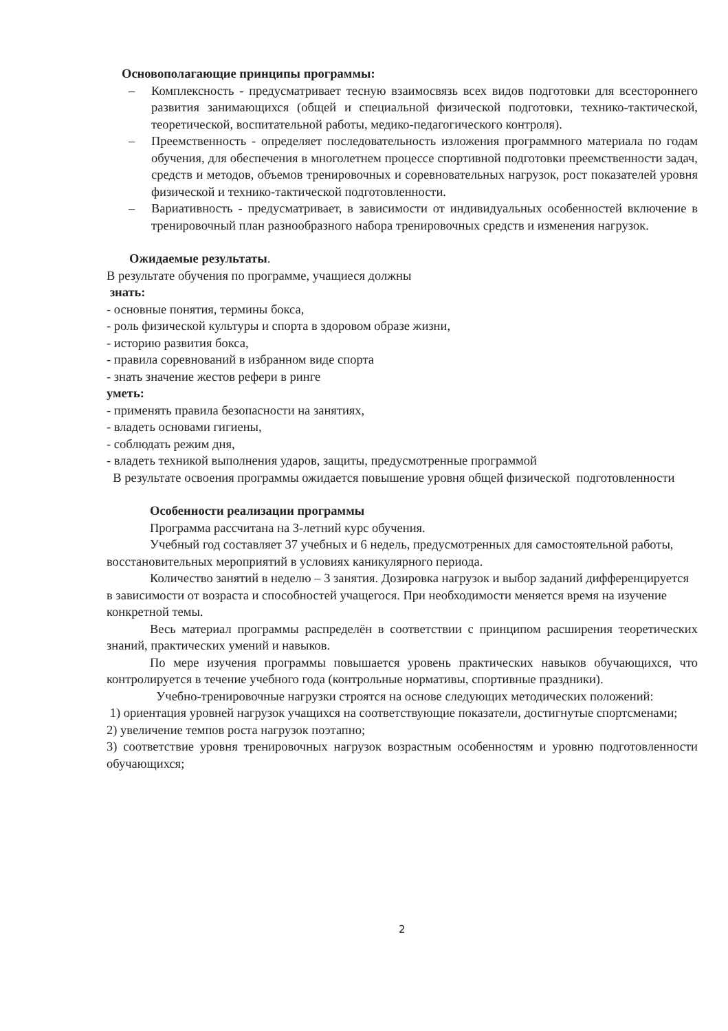Основополагающие принципы программы:
– Комплексность - предусматривает тесную взаимосвязь всех видов подготовки для всестороннего развития занимающихся (общей и специальной физической подготовки, технико-тактической, теоретической, воспитательной работы, медико-педагогического контроля).
– Преемственность - определяет последовательность изложения программного материала по годам обучения, для обеспечения в многолетнем процессе спортивной подготовки преемственности задач, средств и методов, объемов тренировочных и соревновательных нагрузок, рост показателей уровня физической и технико-тактической подготовленности.
– Вариативность - предусматривает, в зависимости от индивидуальных особенностей включение в тренировочный план разнообразного набора тренировочных средств и изменения нагрузок.
Ожидаемые результаты.
В результате обучения по программе, учащиеся должны
знать:
- основные понятия, термины бокса,
- роль физической культуры и спорта в здоровом образе жизни,
- историю развития бокса,
- правила соревнований в избранном виде спорта
- знать значение жестов рефери в ринге
уметь:
- применять правила безопасности на занятиях,
- владеть основами гигиены,
- соблюдать режим дня,
- владеть техникой выполнения ударов, защиты, предусмотренные программой
В результате освоения программы ожидается повышение уровня общей физической подготовленности
Особенности реализации программы
Программа рассчитана на 3-летний курс обучения.
Учебный год составляет 37 учебных и 6 недель, предусмотренных для самостоятельной работы, восстановительных мероприятий в условиях каникулярного периода.
Количество занятий в неделю – 3 занятия. Дозировка нагрузок и выбор заданий дифференцируется в зависимости от возраста и способностей учащегося. При необходимости меняется время на изучение конкретной темы.
Весь материал программы распределён в соответствии с принципом расширения теоретических знаний, практических умений и навыков.
По мере изучения программы повышается уровень практических навыков обучающихся, что контролируется в течение учебного года (контрольные нормативы, спортивные праздники).
Учебно-тренировочные нагрузки строятся на основе следующих методических положений:
1) ориентация уровней нагрузок учащихся на соответствующие показатели, достигнутые спортсменами;
2) увеличение темпов роста нагрузок поэтапно;
3) соответствие уровня тренировочных нагрузок возрастным особенностям и уровню подготовленности обучающихся;
2